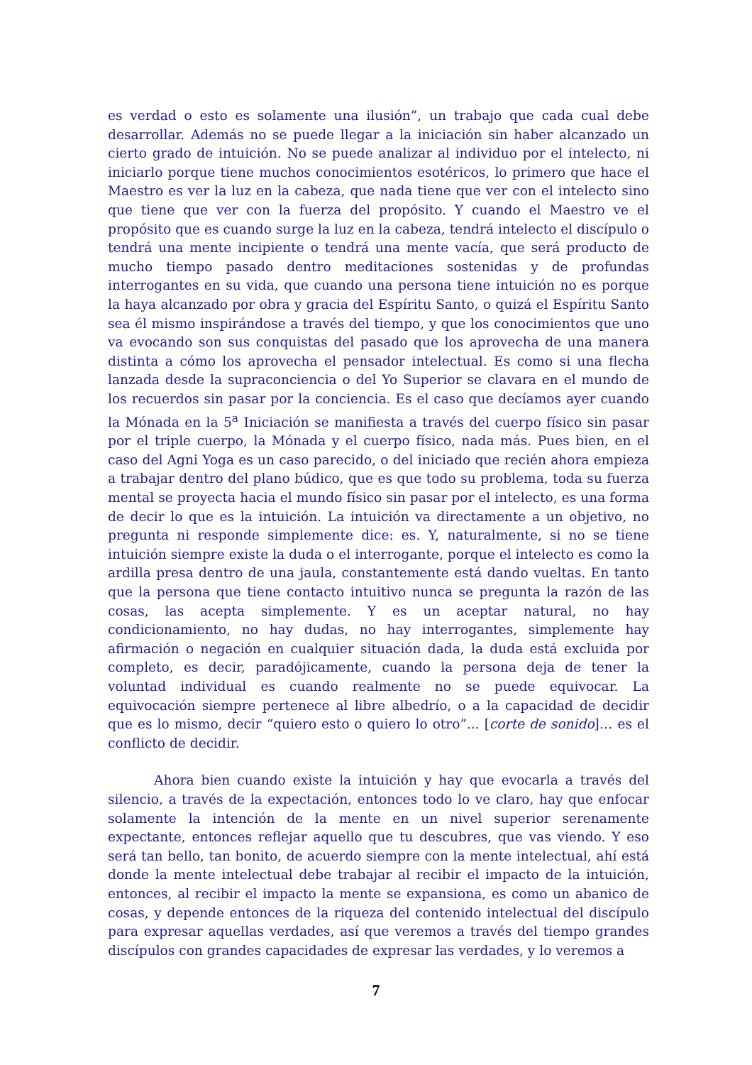es verdad o esto es solamente una ilusión”, un trabajo que cada cual debe desarrollar. Además no se puede llegar a la iniciación sin haber alcanzado un cierto grado de intuición. No se puede analizar al individuo por el intelecto, ni iniciarlo porque tiene muchos conocimientos esotéricos, lo primero que hace el Maestro es ver la luz en la cabeza, que nada tiene que ver con el intelecto sino que tiene que ver con la fuerza del propósito. Y cuando el Maestro ve el propósito que es cuando surge la luz en la cabeza, tendrá intelecto el discípulo o tendrá una mente incipiente o tendrá una mente vacía, que será producto de mucho tiempo pasado dentro meditaciones sostenidas y de profundas interrogantes en su vida, que cuando una persona tiene intuición no es porque la haya alcanzado por obra y gracia del Espíritu Santo, o quizá el Espíritu Santo sea él mismo inspirándose a través del tiempo, y que los conocimientos que uno va evocando son sus conquistas del pasado que los aprovecha de una manera distinta a cómo los aprovecha el pensador intelectual. Es como si una flecha lanzada desde la supraconciencia o del Yo Superior se clavara en el mundo de los recuerdos sin pasar por la conciencia. Es el caso que decíamos ayer cuando la Mónada en la 5<sup>a</sup> Iniciación se manifiesta a través del cuerpo físico sin pasar por el triple cuerpo, la Mónada y el cuerpo físico, nada más. Pues bien, en el caso del Agni Yoga es un caso parecido, o del iniciado que recién ahora empieza a trabajar dentro del plano búdico, que es que todo su problema, toda su fuerza mental se proyecta hacia el mundo físico sin pasar por el intelecto, es una forma de decir lo que es la intuición. La intuición va directamente a un objetivo, no pregunta ni responde simplemente dice: es. Y, naturalmente, si no se tiene intuición siempre existe la duda o el interrogante, porque el intelecto es como la ardilla presa dentro de una jaula, constantemente está dando vueltas. En tanto que la persona que tiene contacto intuitivo nunca se pregunta la razón de las cosas, las acepta simplemente. Y es un aceptar natural, no hay condicionamiento, no hay dudas, no hay interrogantes, simplemente hay afirmación o negación en cualquier situación dada, la duda está excluida por completo, es decir, paradójicamente, cuando la persona deja de tener la voluntad individual es cuando realmente no se puede equivocar. La equivocación siempre pertenece al libre albedrío, o a la capacidad de decidir que es lo mismo, decir “quiero esto o quiero lo otro”... [corte de sonido]… es el conflicto de decidir.
Ahora bien cuando existe la intuición y hay que evocarla a través del silencio, a través de la expectación, entonces todo lo ve claro, hay que enfocar solamente la intención de la mente en un nivel superior serenamente expectante, entonces reflejar aquello que tu descubres, que vas viendo. Y eso será tan bello, tan bonito, de acuerdo siempre con la mente intelectual, ahí está donde la mente intelectual debe trabajar al recibir el impacto de la intuición, entonces, al recibir el impacto la mente se expansiona, es como un abanico de cosas, y depende entonces de la riqueza del contenido intelectual del discípulo para expresar aquellas verdades, así que veremos a través del tiempo grandes discípulos con grandes capacidades de expresar las verdades, y lo veremos a
7